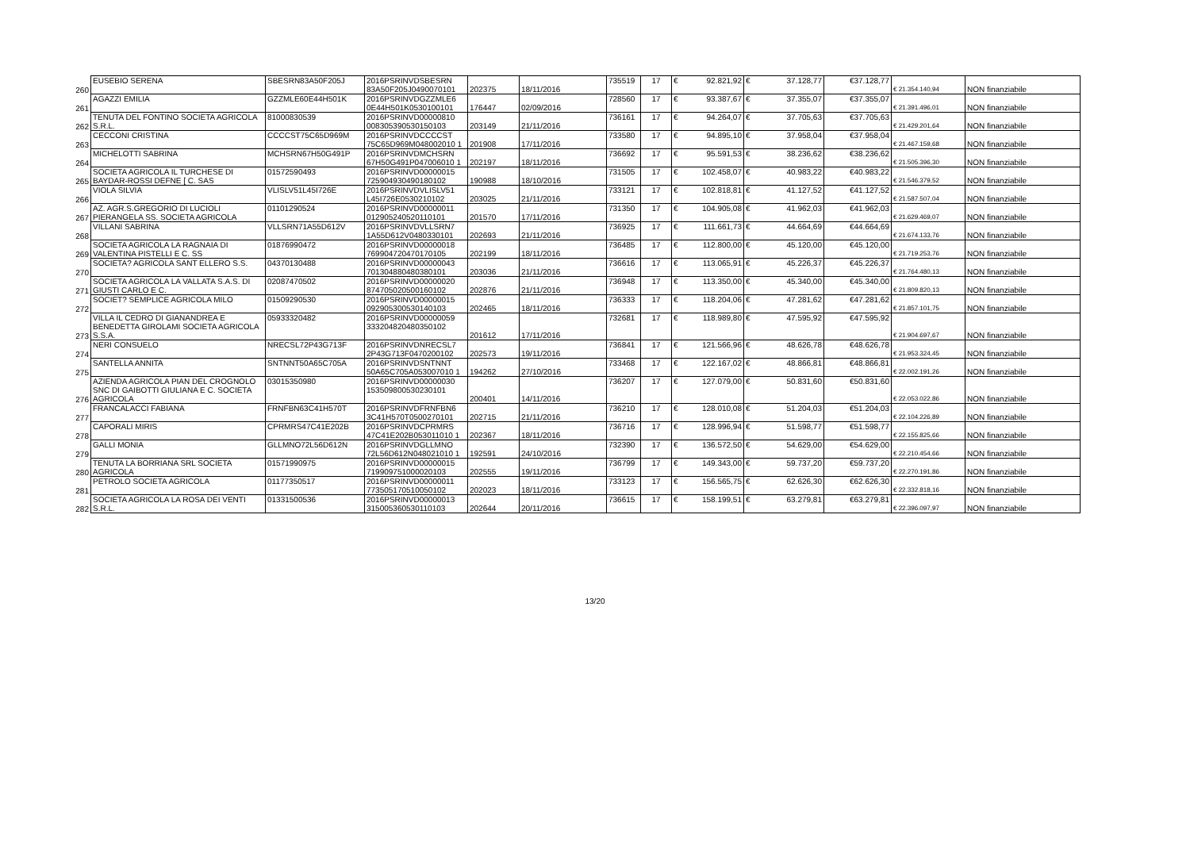| 260 | EUSEBIO SERENA | SBESRN83A50F205J | 2016PSRINVDSBESRN 83A50F205J0490070101 | 202375 | 18/11/2016 | 735519 | 17 | € 92.821,92 | € 37.128,77 | €37.128,77 | € 21.354.140,94 | NON finanziabile |
| 261 | AGAZZI EMILIA | GZZMLE60E44H501K | 2016PSRINVDGZZMLE6 0E44H501K0530100101 | 176447 | 02/09/2016 | 728560 | 17 | € 93.387,67 | € 37.355,07 | €37.355,07 | € 21.391.496,01 | NON finanziabile |
| 262 | TENUTA DEL FONTINO SOCIETA AGRICOLA S.R.L. | 81000830539 | 2016PSRINVD00000810 008305390530150103 | 203149 | 21/11/2016 | 736161 | 17 | € 94.264,07 | € 37.705,63 | €37.705,63 | € 21.429.201,64 | NON finanziabile |
| 263 | CECCONI CRISTINA | CCCCST75C65D969M | 2016PSRINVDCCCCST 75C65D969M048002010 1 | 201908 | 17/11/2016 | 733580 | 17 | € 94.895,10 | € 37.958,04 | €37.958,04 | € 21.467.159,68 | NON finanziabile |
| 264 | MICHELOTTI SABRINA | MCHSRN67H50G491P | 2016PSRINVDMCHSRN 67H50G491P047006010 1 | 202197 | 18/11/2016 | 736692 | 17 | € 95.591,53 | € 38.236,62 | €38.236,62 | € 21.505.396,30 | NON finanziabile |
| 265 | SOCIETA AGRICOLA IL TURCHESE DI BAYDAR-ROSSI DEFNE [ C. SAS | 01572590493 | 2016PSRINVD00000015 725904930490180102 | 190988 | 18/10/2016 | 731505 | 17 | € 102.458,07 | € 40.983,22 | €40.983,22 | € 21.546.379,52 | NON finanziabile |
| 266 | VIOLA SILVIA | VLISLV51L45I726E | 2016PSRINVDVLISLV51 L45I726E0530210102 | 203025 | 21/11/2016 | 733121 | 17 | € 102.818,81 | € 41.127,52 | €41.127,52 | € 21.587.507,04 | NON finanziabile |
| 267 | AZ. AGR.S.GREGORIO DI LUCIOLI PIERANGELA SS. SOCIETA AGRICOLA | 01101290524 | 2016PSRINVD00000011 012905240520110101 | 201570 | 17/11/2016 | 731350 | 17 | € 104.905,08 | € 41.962,03 | €41.962,03 | € 21.629.469,07 | NON finanziabile |
| 268 | VILLANI SABRINA | VLLSRN71A55D612V | 2016PSRINVDVLLSRN7 1A55D612V0480330101 | 202693 | 21/11/2016 | 736925 | 17 | € 111.661,73 | € 44.664,69 | €44.664,69 | € 21.674.133,76 | NON finanziabile |
| 269 | SOCIETA AGRICOLA LA RAGNAIA DI VALENTINA PISTELLI E C. SS | 01876990472 | 2016PSRINVD00000018 769904720470170105 | 202199 | 18/11/2016 | 736485 | 17 | € 112.800,00 | € 45.120,00 | €45.120,00 | € 21.719.253,76 | NON finanziabile |
| 270 | SOCIETA? AGRICOLA SANT ELLERO S.S. | 04370130488 | 2016PSRINVD00000043 701304880480380101 | 203036 | 21/11/2016 | 736616 | 17 | € 113.065,91 | € 45.226,37 | €45.226,37 | € 21.764.480,13 | NON finanziabile |
| 271 | SOCIETA AGRICOLA LA VALLATA S.A.S. DI GIUSTI CARLO E C. | 02087470502 | 2016PSRINVD00000020 874705020500160102 | 202876 | 21/11/2016 | 736948 | 17 | € 113.350,00 | € 45.340,00 | €45.340,00 | € 21.809.820,13 | NON finanziabile |
| 272 | SOCIET? SEMPLICE AGRICOLA MILO | 01509290530 | 2016PSRINVD00000015 092905300530140103 | 202465 | 18/11/2016 | 736333 | 17 | € 118.204,06 | € 47.281,62 | €47.281,62 | € 21.857.101,75 | NON finanziabile |
| 273 | VILLA IL CEDRO DI GIANANDREA E BENEDETTA GIROLAMI SOCIETA AGRICOLA S.S.A. | 05933320482 | 2016PSRINVD00000059 333204820480350102 | 201612 | 17/11/2016 | 732681 | 17 | € 118.989,80 | € 47.595,92 | €47.595,92 | € 21.904.697,67 | NON finanziabile |
| 274 | NERI CONSUELO | NRECSL72P43G713F | 2016PSRINVDNRECSL7 2P43G713F0470200102 | 202573 | 19/11/2016 | 736841 | 17 | € 121.566,96 | € 48.626,78 | €48.626,78 | € 21.953.324,45 | NON finanziabile |
| 275 | SANTELLA ANNITA | SNTNNT50A65C705A | 2016PSRINVDSNTNNT 50A65C705A053007010 1 | 194262 | 27/10/2016 | 733468 | 17 | € 122.167,02 | € 48.866,81 | €48.866,81 | € 22.002.191,26 | NON finanziabile |
| 276 | AZIENDA AGRICOLA PIAN DEL CROGNOLO SNC DI GAIBOTTI GIULIANA E C. SOCIETA AGRICOLA | 03015350980 | 2016PSRINVD00000030 153509800530230101 | 200401 | 14/11/2016 | 736207 | 17 | € 127.079,00 | € 50.831,60 | €50.831,60 | € 22.053.022,86 | NON finanziabile |
| 277 | FRANCALACCI FABIANA | FRNFBN63C41H570T | 2016PSRINVDFRNFBN6 3C41H570T0500270101 | 202715 | 21/11/2016 | 736210 | 17 | € 128.010,08 | € 51.204,03 | €51.204,03 | € 22.104.226,89 | NON finanziabile |
| 278 | CAPORALI MIRIS | CPRMRS47C41E202B | 2016PSRINVDCPRMRS 47C41E202B053011010 1 | 202367 | 18/11/2016 | 736716 | 17 | € 128.996,94 | € 51.598,77 | €51.598,77 | € 22.155.825,66 | NON finanziabile |
| 279 | GALLI MONIA | GLLMNO72L56D612N | 2016PSRINVDGLLMNO 72L56D612N048021010 1 | 192591 | 24/10/2016 | 732390 | 17 | € 136.572,50 | € 54.629,00 | €54.629,00 | € 22.210.454,66 | NON finanziabile |
| 280 | TENUTA LA BORRIANA SRL SOCIETA AGRICOLA | 01571990975 | 2016PSRINVD00000015 719909751000020103 | 202555 | 19/11/2016 | 736799 | 17 | € 149.343,00 | € 59.737,20 | €59.737,20 | € 22.270.191,86 | NON finanziabile |
| 281 | PETROLO SOCIETA AGRICOLA | 01177350517 | 2016PSRINVD00000011 773505170510050102 | 202023 | 18/11/2016 | 733123 | 17 | € 156.565,75 | € 62.626,30 | €62.626,30 | € 22.332.818,16 | NON finanziabile |
| 282 | SOCIETA AGRICOLA LA ROSA DEI VENTI S.R.L. | 01331500536 | 2016PSRINVD00000013 315005360530110103 | 202644 | 20/11/2016 | 736615 | 17 | € 158.199,51 | € 63.279,81 | €63.279,81 | € 22.396.097,97 | NON finanziabile |
13/20